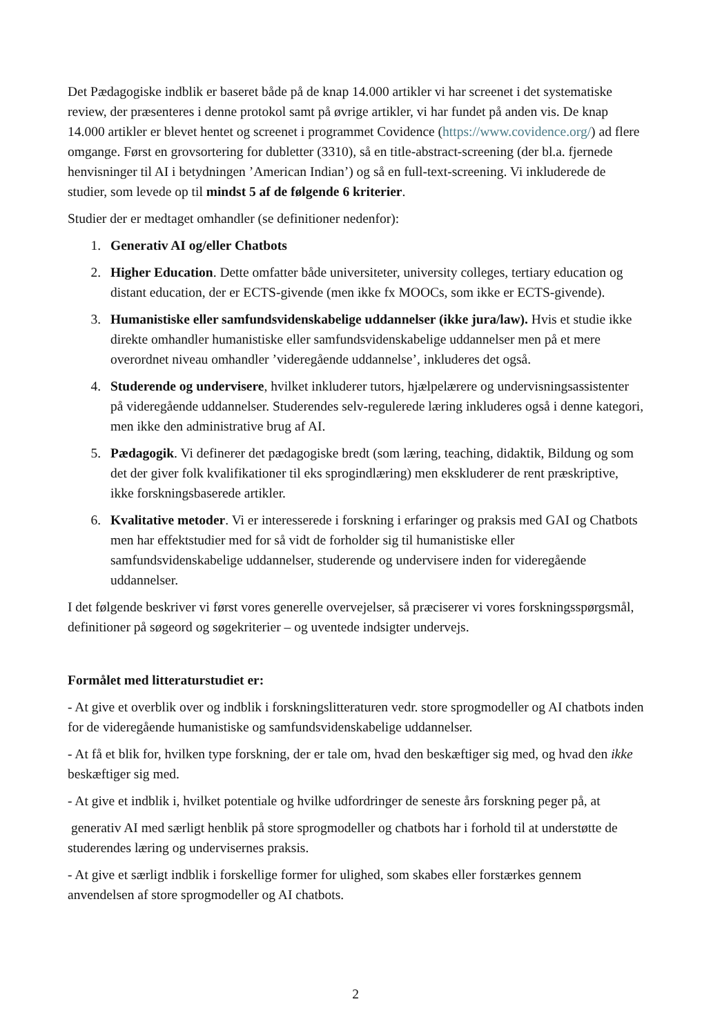Det Pædagogiske indblik er baseret både på de knap 14.000 artikler vi har screenet i det systematiske review, der præsenteres i denne protokol samt på øvrige artikler, vi har fundet på anden vis. De knap 14.000 artikler er blevet hentet og screenet i programmet Covidence (https://www.covidence.org/) ad flere omgange. Først en grovsortering for dubletter (3310), så en title-abstract-screening (der bl.a. fjernede henvisninger til AI i betydningen ’American Indian’) og så en full-text-screening. Vi inkluderede de studier, som levede op til mindst 5 af de følgende 6 kriterier.
Studier der er medtaget omhandler (se definitioner nedenfor):
1. Generativ AI og/eller Chatbots
2. Higher Education. Dette omfatter både universiteter, university colleges, tertiary education og distant education, der er ECTS-givende (men ikke fx MOOCs, som ikke er ECTS-givende).
3. Humanistiske eller samfundsvidenskabelige uddannelser (ikke jura/law). Hvis et studie ikke direkte omhandler humanistiske eller samfundsvidenskabelige uddannelser men på et mere overordnet niveau omhandler ’videregående uddannelse’, inkluderes det også.
4. Studerende og undervisere, hvilket inkluderer tutors, hjælpelærere og undervisningsassistenter på videregående uddannelser. Studerendes selv-regulerede læring inkluderes også i denne kategori, men ikke den administrative brug af AI.
5. Pædagogik. Vi definerer det pædagogiske bredt (som læring, teaching, didaktik, Bildung og som det der giver folk kvalifikationer til eks sprogindlæring) men ekskluderer de rent præskriptive, ikke forskningsbaserede artikler.
6. Kvalitative metoder. Vi er interesserede i forskning i erfaringer og praksis med GAI og Chatbots men har effektstudier med for så vidt de forholder sig til humanistiske eller samfundsvidenskabelige uddannelser, studerende og undervisere inden for videregående uddannelser.
I det følgende beskriver vi først vores generelle overvejelser, så præciserer vi vores forskningsspørgsmål, definitioner på søgeord og søgekriterier – og uventede indsigter undervejs.
Formålet med litteraturstudiet er:
- At give et overblik over og indblik i forskningslitteraturen vedr. store sprogmodeller og AI chatbots inden for de videregående humanistiske og samfundsvidenskabelige uddannelser.
- At få et blik for, hvilken type forskning, der er tale om, hvad den beskæftiger sig med, og hvad den ikke beskæftiger sig med.
- At give et indblik i, hvilket potentiale og hvilke udfordringer de seneste års forskning peger på, at
generativ AI med særligt henblik på store sprogmodeller og chatbots har i forhold til at understøtte de studerendes læring og undervisernes praksis.
- At give et særligt indblik i forskellige former for ulighed, som skabes eller forstærkes gennem anvendelsen af store sprogmodeller og AI chatbots.
2